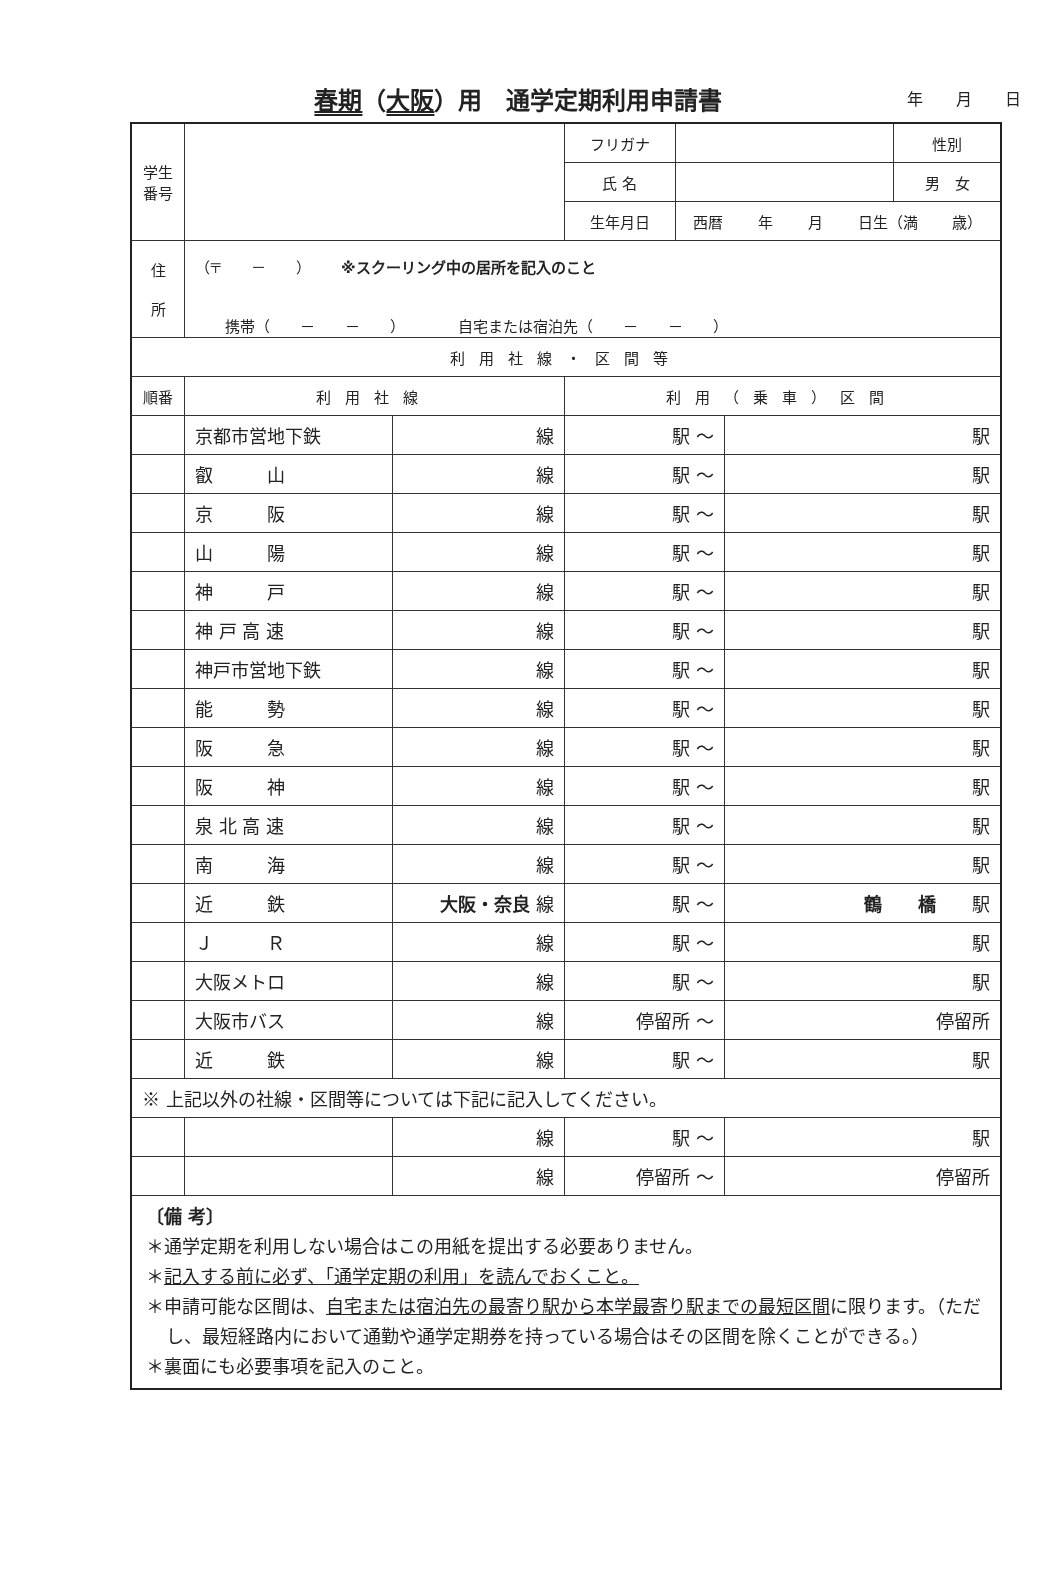春期（大阪）用　通学定期利用申請書
年 月 日
| 学生 番号 | | | フリガナ | | | 性別 |
| | | | 氏 名 | | | 男 女 |
| | | | 生年月日 | 西暦 年 月 日生（満 歳） | | |
| 住 所 | （〒 － ） ※スクーリング中の居所を記入のこと 携帯（ － － ） 自宅または宿泊先（ － － ） | | | | | |
| 利用社線・区間等 | | | | | | |
| 順番 | 利用社線 | | 利用（乗車）区間 | | | |
| | 京都市営地下鉄 | 線 | 駅 ～ | | 駅 | |
| | 叡 山 | 線 | 駅 ～ | | 駅 | |
| | 京 阪 | 線 | 駅 ～ | | 駅 | |
| | 山 陽 | 線 | 駅 ～ | | 駅 | |
| | 神 戸 | 線 | 駅 ～ | | 駅 | |
| | 神 戸 高 速 | 線 | 駅 ～ | | 駅 | |
| | 神戸市営地下鉄 | 線 | 駅 ～ | | 駅 | |
| | 能 勢 | 線 | 駅 ～ | | 駅 | |
| | 阪 急 | 線 | 駅 ～ | | 駅 | |
| | 阪 神 | 線 | 駅 ～ | | 駅 | |
| | 泉 北 高 速 | 線 | 駅 ～ | | 駅 | |
| | 南 海 | 線 | 駅 ～ | | 駅 | |
| | 近 鉄 | 大阪・奈良 線 | 駅 ～ | | 鶴 橋 駅 | |
| | Ｊ Ｒ | 線 | 駅 ～ | | 駅 | |
| | 大阪メトロ | 線 | 駅 ～ | | 駅 | |
| | 大阪市バス | 線 | 停留所 ～ | | 停留所 | |
| | 近 鉄 | 線 | 駅 ～ | | 駅 | |
| ※ 上記以外の社線・区間等については下記に記入してください。 | | | | | | |
| | | 線 | 駅 ～ | | 駅 | |
| | | 線 | 停留所 ～ | | 停留所 | |
| 〔備 考〕 ＊通学定期を利用しない場合はこの用紙を提出する必要ありません。 ＊ 記入する前に必ず、「通学定期の利用」を読んでおくこと。 ＊申請可能な区間は、 自宅または宿泊先の最寄り駅から本学最寄り駅までの最短区間 に限ります。（ただし、最短経路内において通勤や通学定期券を持っている場合はその区間を除くことができる。） ＊裏面にも必要事項を記入のこと。 | | | | | | |